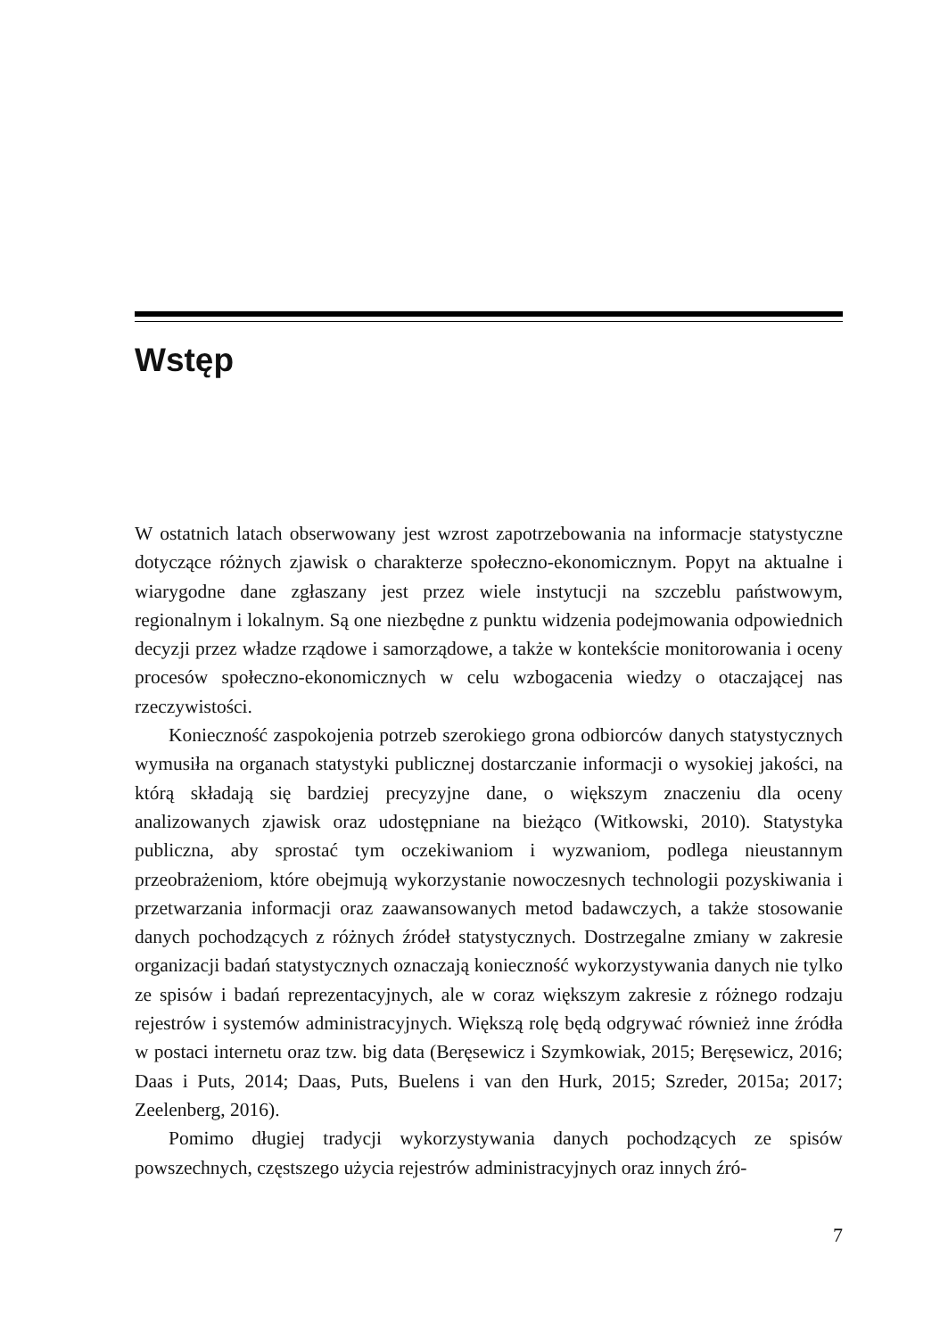Wstęp
W ostatnich latach obserwowany jest wzrost zapotrzebowania na informacje statystyczne dotyczące różnych zjawisk o charakterze społeczno-ekonomicznym. Popyt na aktualne i wiarygodne dane zgłaszany jest przez wiele instytucji na szczeblu państwowym, regionalnym i lokalnym. Są one niezbędne z punktu widzenia podejmowania odpowiednich decyzji przez władze rządowe i samorządowe, a także w kontekście monitorowania i oceny procesów społeczno-ekonomicznych w celu wzbogacenia wiedzy o otaczającej nas rzeczywistości.
Konieczność zaspokojenia potrzeb szerokiego grona odbiorców danych statystycznych wymusiła na organach statystyki publicznej dostarczanie informacji o wysokiej jakości, na którą składają się bardziej precyzyjne dane, o większym znaczeniu dla oceny analizowanych zjawisk oraz udostępniane na bieżąco (Witkowski, 2010). Statystyka publiczna, aby sprostać tym oczekiwaniom i wyzwaniom, podlega nieustannym przeobrażeniom, które obejmują wykorzystanie nowoczesnych technologii pozyskiwania i przetwarzania informacji oraz zaawansowanych metod badawczych, a także stosowanie danych pochodzących z różnych źródeł statystycznych. Dostrzegalne zmiany w zakresie organizacji badań statystycznych oznaczają konieczność wykorzystywania danych nie tylko ze spisów i badań reprezentacyjnych, ale w coraz większym zakresie z różnego rodzaju rejestrów i systemów administracyjnych. Większą rolę będą odgrywać również inne źródła w postaci internetu oraz tzw. big data (Beręsewicz i Szymkowiak, 2015; Beręsewicz, 2016; Daas i Puts, 2014; Daas, Puts, Buelens i van den Hurk, 2015; Szreder, 2015a; 2017; Zeelenberg, 2016).
Pomimo długiej tradycji wykorzystywania danych pochodzących ze spisów powszechnych, częstszego użycia rejestrów administracyjnych oraz innych źró-
7